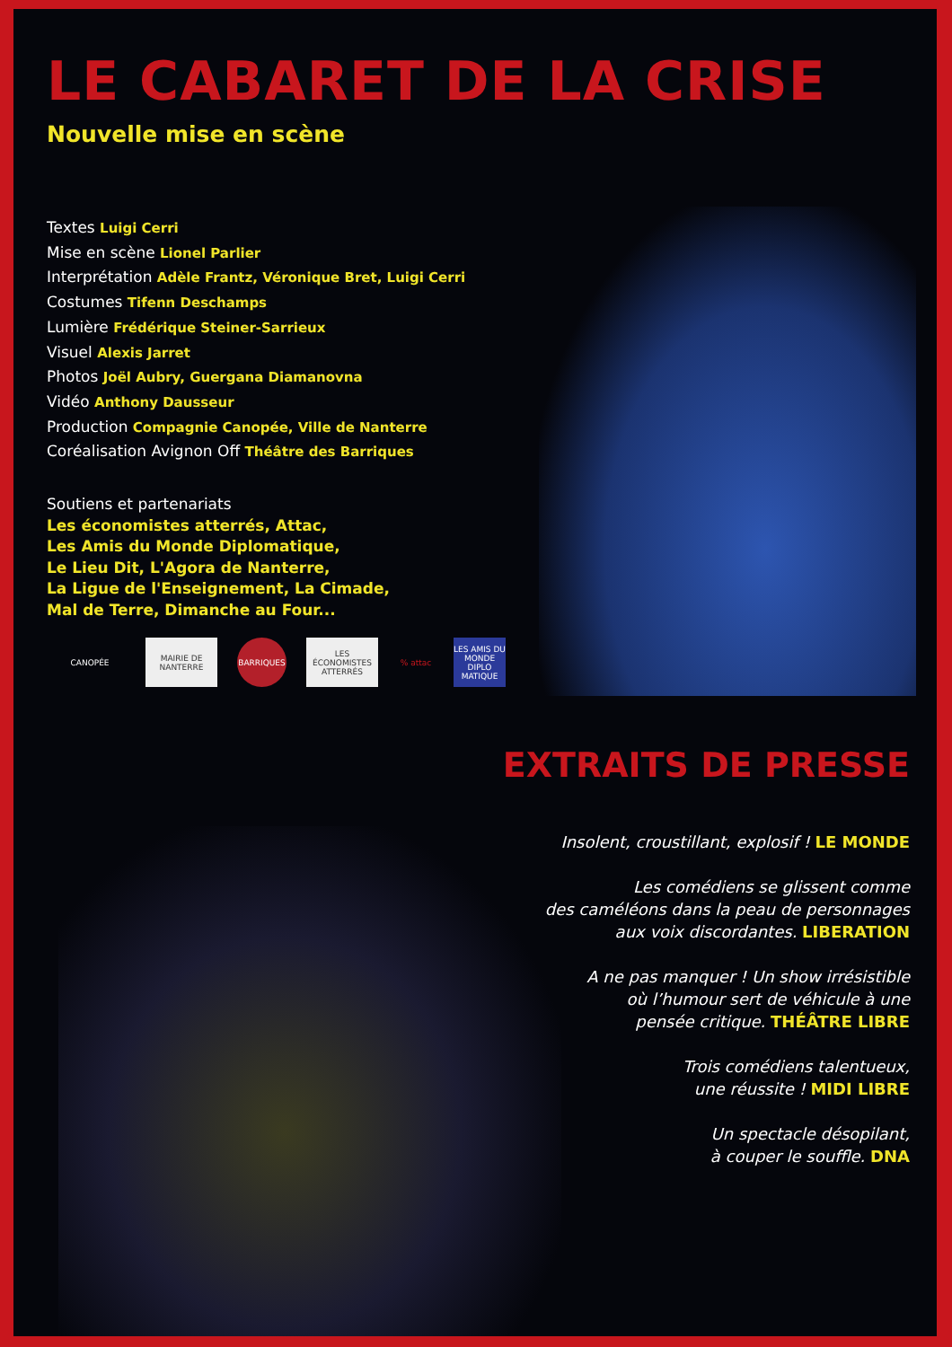LE CABARET DE LA CRISE
Nouvelle mise en scène
Textes Luigi Cerri
Mise en scène Lionel Parlier
Interprétation Adèle Frantz, Véronique Bret, Luigi Cerri
Costumes Tifenn Deschamps
Lumière Frédérique Steiner-Sarrieux
Visuel Alexis Jarret
Photos Joël Aubry, Guergana Diamanovna
Vidéo Anthony Dausseur
Production Compagnie Canopée, Ville de Nanterre
Coréalisation Avignon Off Théâtre des Barriques
Soutiens et partenariats
Les économistes atterrés, Attac,
Les Amis du Monde Diplomatique,
Le Lieu Dit, L'Agora de Nanterre,
La Ligue de l'Enseignement, La Cimade,
Mal de Terre, Dimanche au Four...
CANOPÉE
MAIRIE DE NANTERRE
BARRIQUES
LES ÉCONOMISTES ATTERRÉS
% attac
LES AMIS DU MONDE DIPLO MATIQUE
EXTRAITS DE PRESSE
Insolent, croustillant, explosif ! LE MONDE
Les comédiens se glissent comme
des caméléons dans la peau de personnages
aux voix discordantes. LIBERATION
A ne pas manquer ! Un show irrésistible
où l’humour sert de véhicule à une
pensée critique. THÉÂTRE LIBRE
Trois comédiens talentueux,
une réussite ! MIDI LIBRE
Un spectacle désopilant,
à couper le souffle. DNA